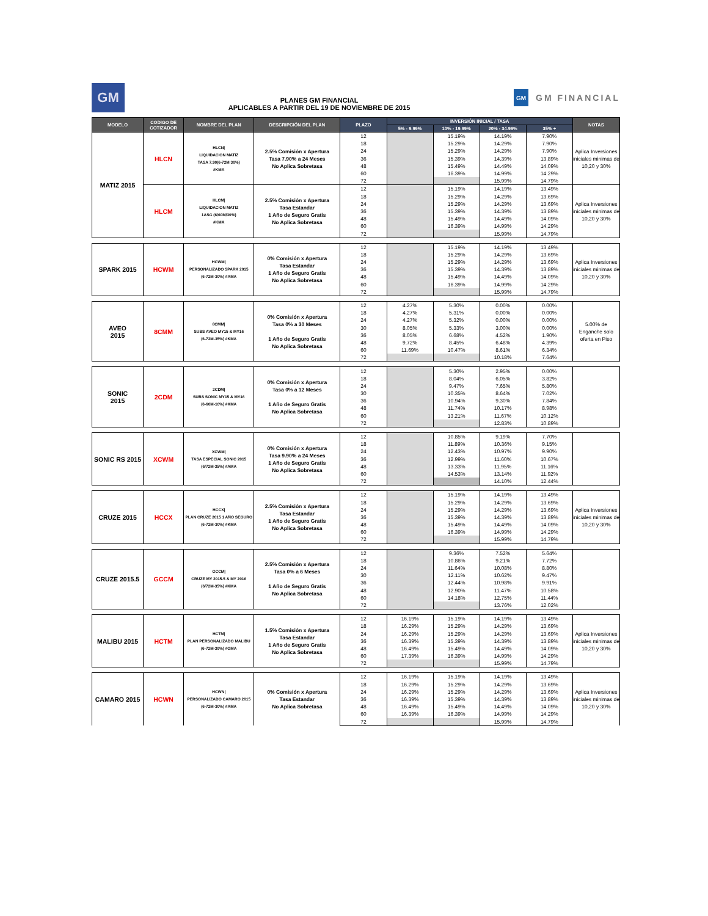GM
PLANES GM FINANCIAL
APLICABLES A PARTIR DEL 19 DE NOVIEMBRE DE 2015
GM GM FINANCIAL
| MODELO | CODIGO DE COTIZADOR | NOMBRE DEL PLAN | DESCRIPCIÓN DEL PLAN | PLAZO | INVERSIÓN INICIAL / TASA | | | | NOTAS |
| --- | --- | --- | --- | --- | --- | --- | --- | --- | --- |
| | | | | | 5% - 9.99% | 10% - 19.99% | 20% - 34.99% | 35% + | |
| MATIZ 2015 | HLCN | HLCN/ LIQUIDACION MATIZ TASA 7.90(6-72M 30%) #KMA | 2.5% Comisión x Apertura Tasa 7.90% a 24 Meses No Aplica Sobretasa | 12 | | 15.19% | 14.19% | 7.90% | Aplica Inversiones iniciales minimas de 10,20 y 30% |
| | | | | 18 | | 15.29% | 14.29% | 7.90% | |
| | | | | 24 | | 15.29% | 14.29% | 7.90% | |
| | | | | 36 | | 15.39% | 14.39% | 13.89% | |
| | | | | 48 | | 15.49% | 14.49% | 14.09% | |
| | | | | 60 | | 16.39% | 14.99% | 14.29% | |
| | | | | 72 | | | 15.99% | 14.79% | |
| | HLCM | HLCM/ LIQUIDACION MATIZ 1ASG (6/60M/30%) #KMA | 2.5% Comisión x Apertura Tasa Estandar 1 Año de Seguro Gratis No Aplica Sobretasa | 12 | | 15.19% | 14.19% | 13.49% | Aplica Inversiones iniciales minimas de 10,20 y 30% |
| | | | | 18 | | 15.29% | 14.29% | 13.69% | |
| | | | | 24 | | 15.29% | 14.29% | 13.69% | |
| | | | | 36 | | 15.39% | 14.39% | 13.89% | |
| | | | | 48 | | 15.49% | 14.49% | 14.09% | |
| | | | | 60 | | 16.39% | 14.99% | 14.29% | |
| | | | | 72 | | | 15.99% | 14.79% | |
| SPARK 2015 | HCWM | HCWM/ PERSONALIZADO SPARK 2015 (6-72M-30%) #AMA | 0% Comisión x Apertura Tasa Estandar 1 Año de Seguro Gratis No Aplica Sobretasa | 12 | | 15.19% | 14.19% | 13.49% | Aplica Inversiones iniciales minimas de 10,20 y 30% |
| | | | | 18 | | 15.29% | 14.29% | 13.69% | |
| | | | | 24 | | 15.29% | 14.29% | 13.69% | |
| | | | | 36 | | 15.39% | 14.39% | 13.89% | |
| | | | | 48 | | 15.49% | 14.49% | 14.09% | |
| | | | | 60 | | 16.39% | 14.99% | 14.29% | |
| | | | | 72 | | | 15.99% | 14.79% | |
| AVEO 2015 | 8CMM | 8CMM/ SUBS AVEO MY15 & MY16 (6-72M-35%) #KMA | 0% Comisión x Apertura Tasa 0% a 30 Meses 1 Año de Seguro Gratis No Aplica Sobretasa | 12 | 4.27% | 5.30% | 0.00% | 0.00% | 5.00% de Enganche solo oferta en Piso |
| | | | | 18 | 4.27% | 5.31% | 0.00% | 0.00% | |
| | | | | 24 | 4.27% | 5.32% | 0.00% | 0.00% | |
| | | | | 30 | 8.05% | 5.33% | 3.00% | 0.00% | |
| | | | | 36 | 8.05% | 6.68% | 4.52% | 1.90% | |
| | | | | 48 | 9.72% | 8.45% | 6.48% | 4.39% | |
| | | | | 60 | 11.69% | 10.47% | 8.61% | 6.34% | |
| | | | | 72 | | | 10.18% | 7.64% | |
| SONIC 2015 | 2CDM | 2CDM/ SUBS SONIC MY15 & MY16 (6-60M-10%) #KMA | 0% Comisión x Apertura Tasa 0% a 12 Meses 1 Año de Seguro Gratis No Aplica Sobretasa | 12 | | 5.30% | 2.95% | 0.00% | |
| | | | | 18 | | 8.04% | 6.05% | 3.82% | |
| | | | | 24 | | 9.47% | 7.65% | 5.80% | |
| | | | | 30 | | 10.35% | 8.64% | 7.02% | |
| | | | | 36 | | 10.94% | 9.30% | 7.84% | |
| | | | | 48 | | 11.74% | 10.17% | 8.98% | |
| | | | | 60 | | 13.21% | 11.67% | 10.12% | |
| | | | | 72 | | | 12.83% | 10.89% | |
| SONIC RS 2015 | XCWM | XCWM/ TASA ESPECIAL SONIC 2015 (6/72M-35%) #AMA | 0% Comisión x Apertura Tasa 9.90% a 24 Meses 1 Año de Seguro Gratis No Aplica Sobretasa | 12 | | 10.85% | 9.19% | 7.70% | |
| | | | | 18 | | 11.89% | 10.36% | 9.15% | |
| | | | | 24 | | 12.43% | 10.97% | 9.90% | |
| | | | | 36 | | 12.99% | 11.60% | 10.67% | |
| | | | | 48 | | 13.33% | 11.95% | 11.16% | |
| | | | | 60 | | 14.53% | 13.14% | 11.92% | |
| | | | | 72 | | | 14.10% | 12.44% | |
| CRUZE 2015 | HCCX | HCCX/ PLAN CRUZE 2015 1 AÑO SEGURO (6-72M-30%) #KMA | 2.5% Comisión x Apertura Tasa Estandar 1 Año de Seguro Gratis No Aplica Sobretasa | 12 | | 15.19% | 14.19% | 13.49% | Aplica Inversiones iniciales minimas de 10,20 y 30% |
| | | | | 18 | | 15.29% | 14.29% | 13.69% | |
| | | | | 24 | | 15.29% | 14.29% | 13.69% | |
| | | | | 36 | | 15.39% | 14.39% | 13.89% | |
| | | | | 48 | | 15.49% | 14.49% | 14.09% | |
| | | | | 60 | | 16.39% | 14.99% | 14.29% | |
| | | | | 72 | | | 15.99% | 14.79% | |
| CRUZE 2015.5 | GCCM | GCCM/ CRUZE MY 2015.5 & MY 2016 (6/72M-35%) #KMA | 2.5% Comisión x Apertura Tasa 0% a 6 Meses 1 Año de Seguro Gratis No Aplica Sobretasa | 12 | | 9.36% | 7.52% | 5.64% | |
| | | | | 18 | | 10.86% | 9.21% | 7.72% | |
| | | | | 24 | | 11.64% | 10.08% | 8.80% | |
| | | | | 30 | | 12.11% | 10.62% | 9.47% | |
| | | | | 36 | | 12.44% | 10.98% | 9.91% | |
| | | | | 48 | | 12.90% | 11.47% | 10.58% | |
| | | | | 60 | | 14.18% | 12.75% | 11.44% | |
| | | | | 72 | | | 13.76% | 12.02% | |
| MALIBU 2015 | HCTM | HCTM/ PLAN PERSONALIZADO MALIBU (6-72M-30%) #GMA | 1.5% Comisión x Apertura Tasa Estandar 1 Año de Seguro Gratis No Aplica Sobretasa | 12 | 16.19% | 15.19% | 14.19% | 13.49% | Aplica Inversiones iniciales minimas de 10,20 y 30% |
| | | | | 18 | 16.29% | 15.29% | 14.29% | 13.69% | |
| | | | | 24 | 16.29% | 15.29% | 14.29% | 13.69% | |
| | | | | 36 | 16.39% | 15.39% | 14.39% | 13.89% | |
| | | | | 48 | 16.49% | 15.49% | 14.49% | 14.09% | |
| | | | | 60 | 17.39% | 16.39% | 14.99% | 14.29% | |
| | | | | 72 | | | 15.99% | 14.79% | |
| CAMARO 2015 | HCWN | HCWN/ PERSONALIZADO CAMARO 2015 (6-72M-30%) #AMA | 0% Comisión x Apertura Tasa Estandar No Aplica Sobretasa | 12 | 16.19% | 15.19% | 14.19% | 13.49% | Aplica Inversiones iniciales minimas de 10,20 y 30% |
| | | | | 18 | 16.29% | 15.29% | 14.29% | 13.69% | |
| | | | | 24 | 16.29% | 15.29% | 14.29% | 13.69% | |
| | | | | 36 | 16.39% | 15.39% | 14.39% | 13.89% | |
| | | | | 48 | 16.49% | 15.49% | 14.49% | 14.09% | |
| | | | | 60 | 16.39% | 16.39% | 14.99% | 14.29% | |
| | | | | 72 | | | 15.99% | 14.79% | |